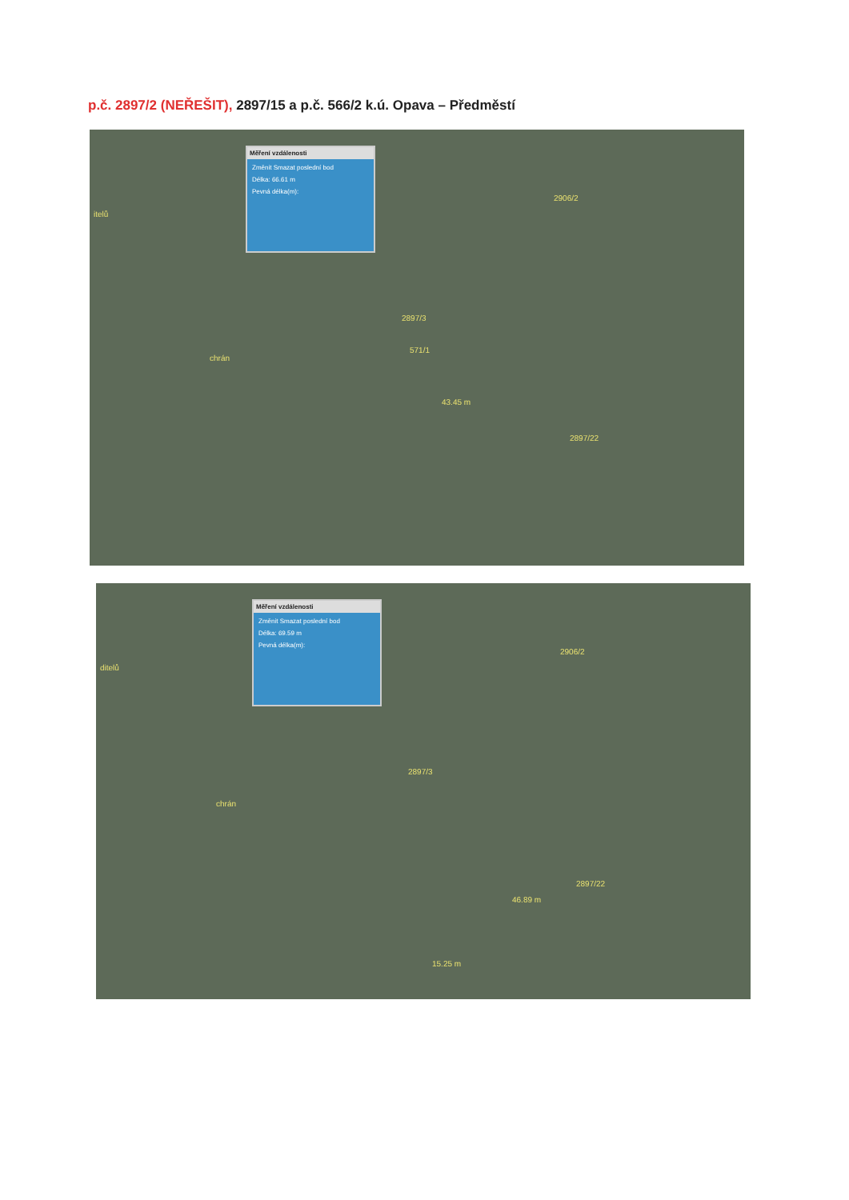p.č. 2897/2 (NEŘEŠIT), 2897/15 a p.č. 566/2 k.ú. Opava – Předměstí
Měření vzdálenosti
Změnit Smazat poslední bod
Délka: 66.61 m
Pevná délka(m):
itelů
2906/2
2897/3
2897/22
43.45 m
571/1
chrán
Měření vzdálenosti
Změnit Smazat poslední bod
Délka: 69.59 m
Pevná délka(m):
ditelů
2906/2
2897/3
2897/22
46.89 m
15.25 m
chrán